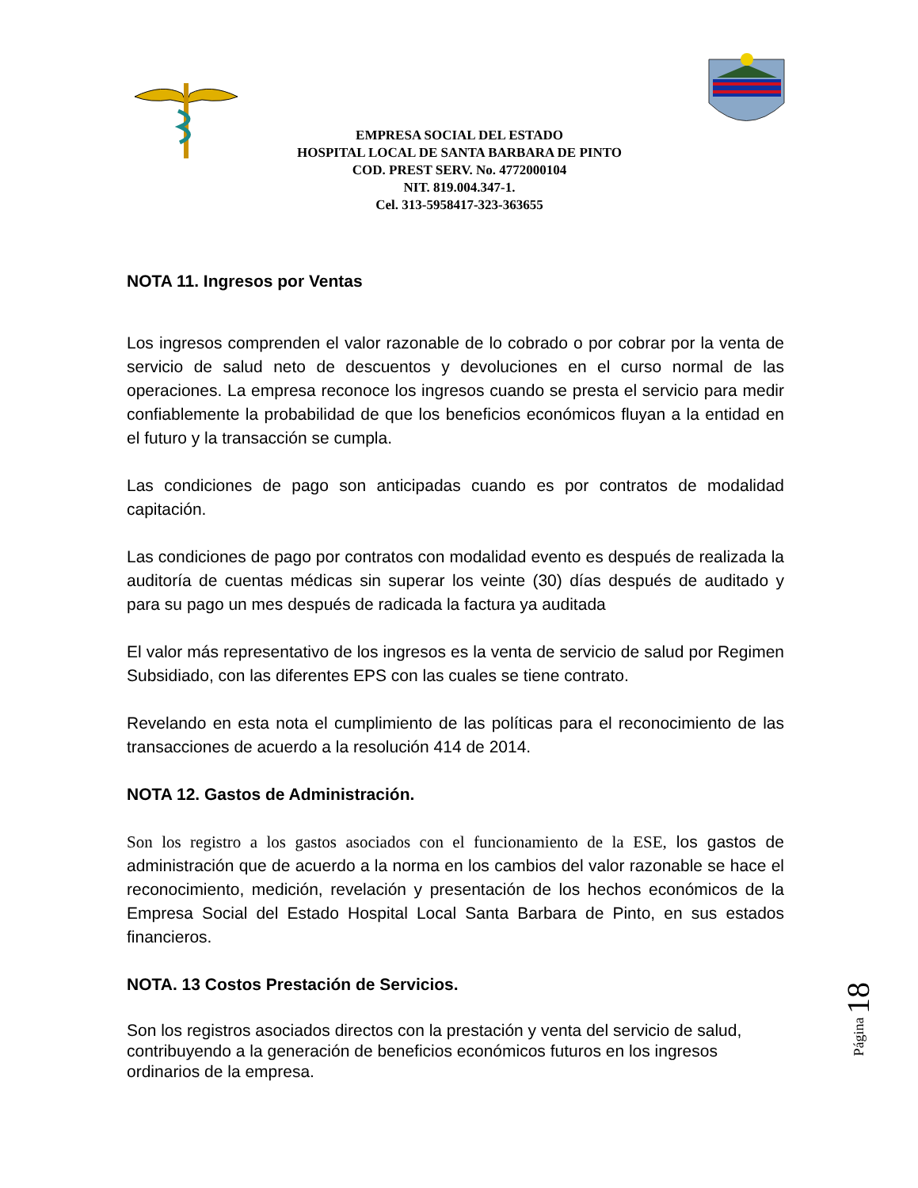EMPRESA SOCIAL DEL ESTADO
HOSPITAL LOCAL DE SANTA BARBARA DE PINTO
COD. PREST SERV. No. 4772000104
NIT. 819.004.347-1.
Cel. 313-5958417-323-363655
NOTA 11. Ingresos por Ventas
Los ingresos comprenden el valor razonable de lo cobrado o por cobrar por la venta de servicio de salud neto de descuentos y devoluciones en el curso normal de las operaciones. La empresa reconoce los ingresos cuando se presta el servicio para medir confiablemente la probabilidad de que los beneficios económicos fluyan a la entidad en el futuro y la transacción se cumpla.
Las condiciones de pago son anticipadas cuando es por contratos de modalidad capitación.
Las condiciones de pago por contratos con modalidad evento es después de realizada la auditoría de cuentas médicas sin superar los veinte (30) días después de auditado y para su pago un mes después de radicada la factura ya auditada
El valor más representativo de los ingresos es la venta de servicio de salud por Regimen Subsidiado, con las diferentes EPS con las cuales se tiene contrato.
Revelando en esta nota el cumplimiento de las políticas para el reconocimiento de las transacciones de acuerdo a la resolución 414 de 2014.
NOTA 12. Gastos de Administración.
Son los registro a los gastos asociados con el funcionamiento de la ESE, los gastos de administración que de acuerdo a la norma en los cambios del valor razonable se hace el reconocimiento, medición, revelación y presentación de los hechos económicos de la Empresa Social del Estado Hospital Local Santa Barbara de Pinto, en sus estados financieros.
NOTA. 13 Costos Prestación de Servicios.
Son los registros asociados directos con la prestación y venta del servicio de salud, contribuyendo a la generación de beneficios económicos futuros en los ingresos ordinarios de la empresa.
Página 18